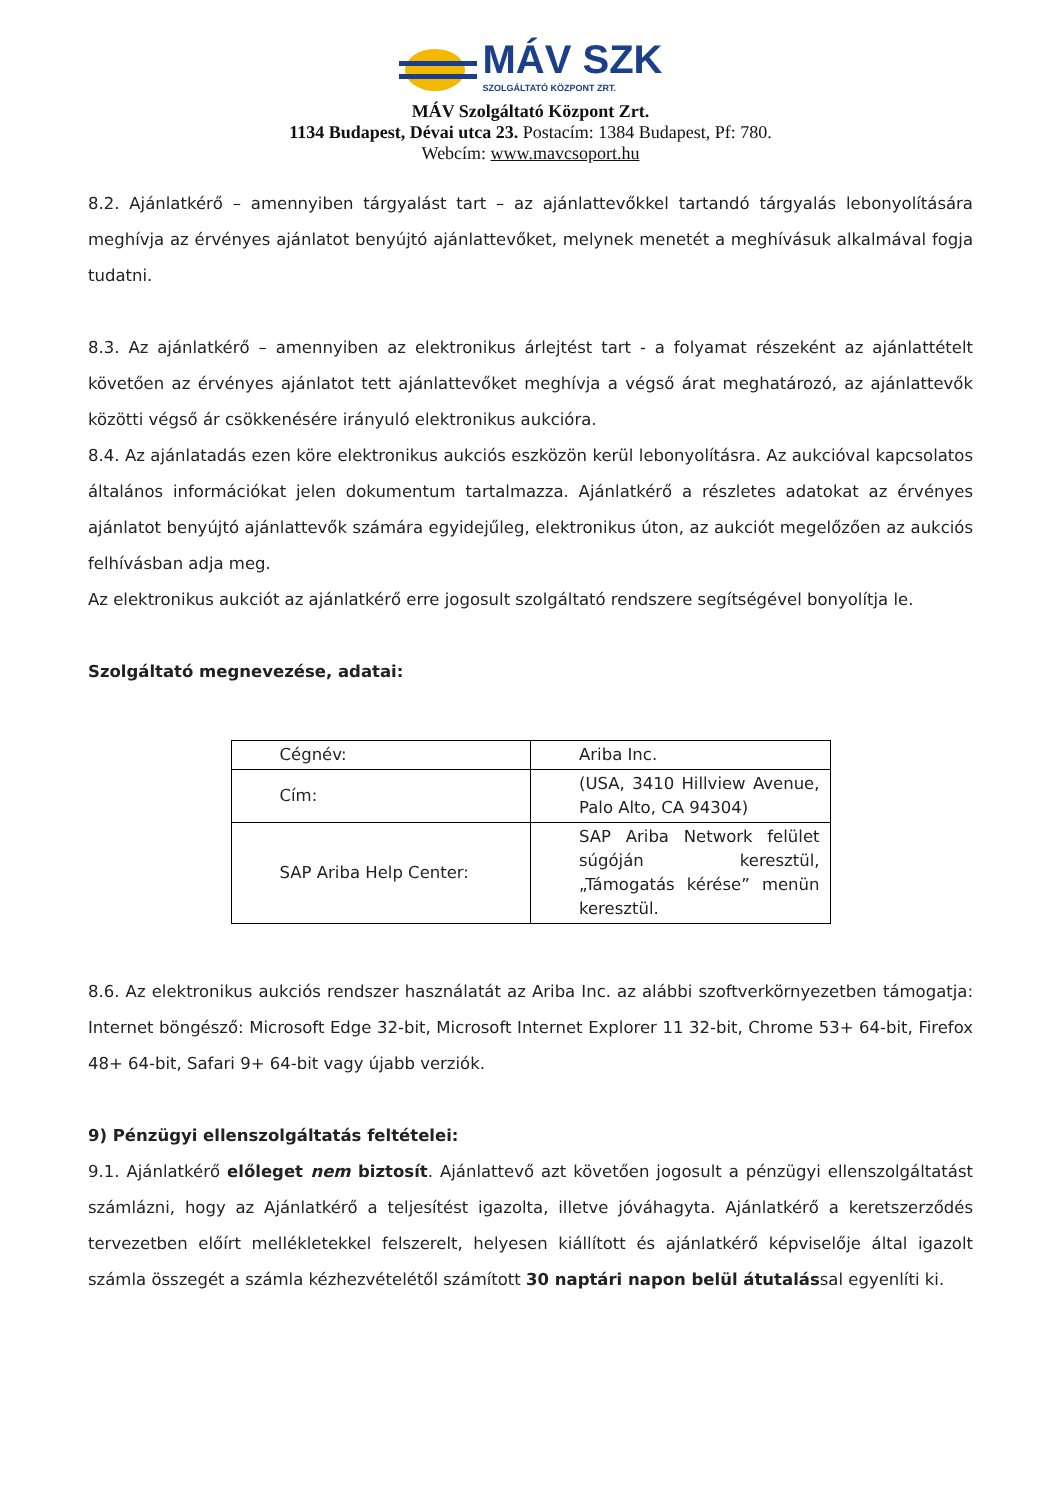MÁV SZK
SZOLGÁLTATÓ KÖZPONT ZRT.
MÁV Szolgáltató Központ Zrt.
1134 Budapest, Dévai utca 23. Postacím: 1384 Budapest, Pf: 780.
Webcím: www.mavcsoport.hu
8.2. Ajánlatkérő – amennyiben tárgyalást tart – az ajánlattevőkkel tartandó tárgyalás lebonyolítására meghívja az érvényes ajánlatot benyújtó ajánlattevőket, melynek menetét a meghívásuk alkalmával fogja tudatni.
8.3. Az ajánlatkérő – amennyiben az elektronikus árlejtést tart - a folyamat részeként az ajánlattételt követően az érvényes ajánlatot tett ajánlattevőket meghívja a végső árat meghatározó, az ajánlattevők közötti végső ár csökkenésére irányuló elektronikus aukcióra.
8.4. Az ajánlatadás ezen köre elektronikus aukciós eszközön kerül lebonyolításra. Az aukcióval kapcsolatos általános információkat jelen dokumentum tartalmazza. Ajánlatkérő a részletes adatokat az érvényes ajánlatot benyújtó ajánlattevők számára egyidejűleg, elektronikus úton, az aukciót megelőzően az aukciós felhívásban adja meg.
Az elektronikus aukciót az ajánlatkérő erre jogosult szolgáltató rendszere segítségével bonyolítja le.
Szolgáltató megnevezése, adatai:
| Cégnév: | Ariba Inc. |
| Cím: | (USA, 3410 Hillview Avenue, Palo Alto, CA 94304) |
| SAP Ariba Help Center: | SAP Ariba Network felület súgóján keresztül, „Támogatás kérése” menün keresztül. |
8.6. Az elektronikus aukciós rendszer használatát az Ariba Inc. az alábbi szoftverkörnyezetben támogatja: Internet böngésző: Microsoft Edge 32-bit, Microsoft Internet Explorer 11 32-bit, Chrome 53+ 64-bit, Firefox 48+ 64-bit, Safari 9+ 64-bit vagy újabb verziók.
9) Pénzügyi ellenszolgáltatás feltételei:
9.1. Ajánlatkérő előleget nem biztosít. Ajánlattevő azt követően jogosult a pénzügyi ellenszolgáltatást számlázni, hogy az Ajánlatkérő a teljesítést igazolta, illetve jóváhagyta. Ajánlatkérő a keretszerződés tervezetben előírt mellékletekkel felszerelt, helyesen kiállított és ajánlatkérő képviselője által igazolt számla összegét a számla kézhezvételétől számított 30 naptári napon belül átutalással egyenlíti ki.